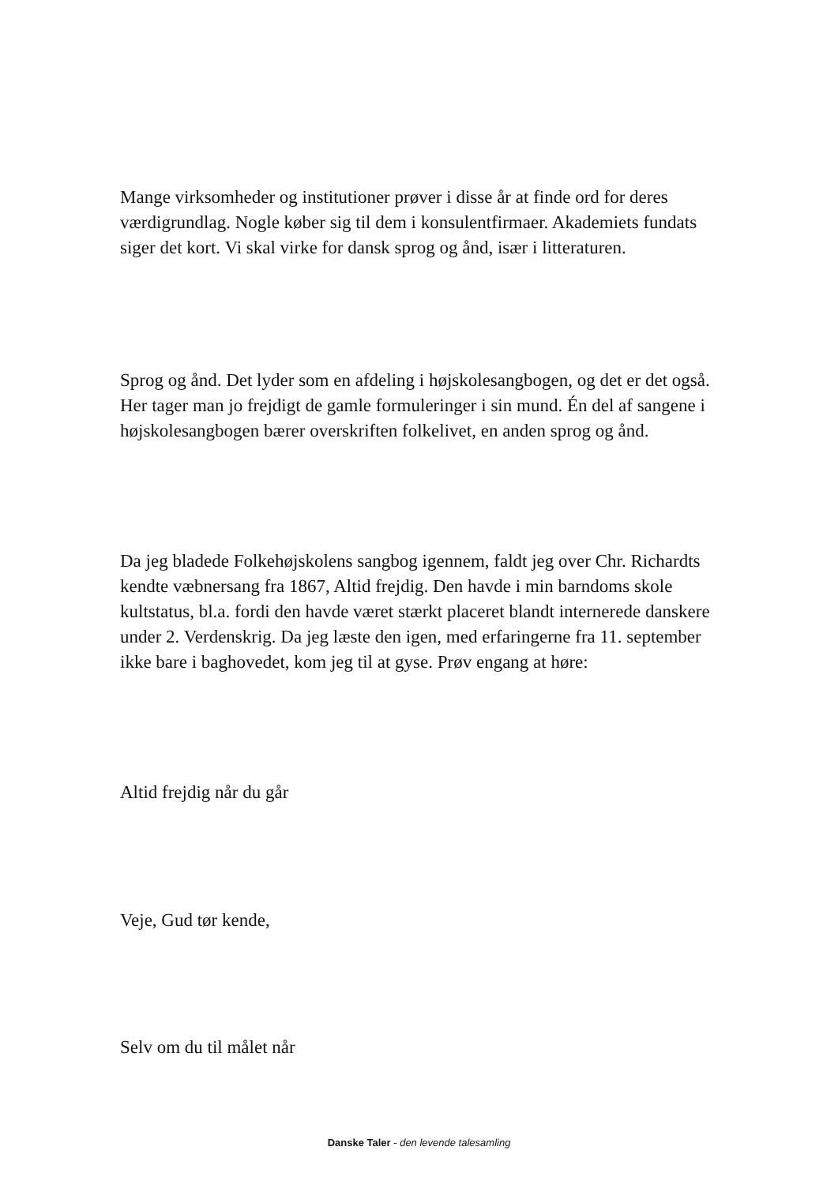Mange virksomheder og institutioner prøver i disse år at finde ord for deres værdigrundlag. Nogle køber sig til dem i konsulentfirmaer. Akademiets fundats siger det kort. Vi skal virke for dansk sprog og ånd, især i litteraturen.
Sprog og ånd. Det lyder som en afdeling i højskolesangbogen, og det er det også. Her tager man jo frejdigt de gamle formuleringer i sin mund. Én del af sangene i højskolesangbogen bærer overskriften folkelivet, en anden sprog og ånd.
Da jeg bladede Folkehøjskolens sangbog igennem, faldt jeg over Chr. Richardts kendte væbnersang fra 1867, Altid frejdig. Den havde i min barndoms skole kultstatus, bl.a. fordi den havde været stærkt placeret blandt internerede danskere under 2. Verdenskrig. Da jeg læste den igen, med erfaringerne fra 11. september ikke bare i baghovedet, kom jeg til at gyse. Prøv engang at høre:
Altid frejdig når du går
Veje, Gud tør kende,
Selv om du til målet når
Danske Taler - den levende talesamling